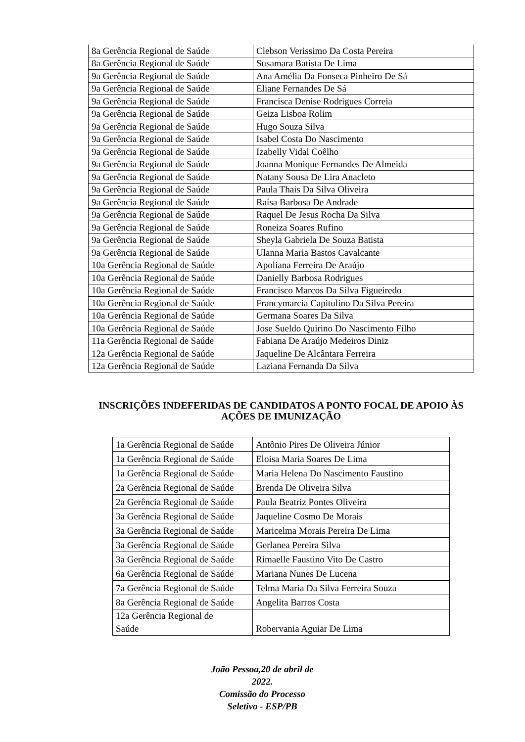| 8a Gerência Regional de Saúde | Clebson Verissimo Da Costa Pereira |
| 8a Gerência Regional de Saúde | Susamara Batista De Lima |
| 9a Gerência Regional de Saúde | Ana Amélia Da Fonseca Pinheiro De Sá |
| 9a Gerência Regional de Saúde | Eliane Fernandes De Sá |
| 9a Gerência Regional de Saúde | Francisca Denise Rodrigues Correia |
| 9a Gerência Regional de Saúde | Geiza Lisboa Rolim |
| 9a Gerência Regional de Saúde | Hugo Souza Silva |
| 9a Gerência Regional de Saúde | Isabel Costa Do Nascimento |
| 9a Gerência Regional de Saúde | Izabelly Vidal Coêlho |
| 9a Gerência Regional de Saúde | Joanna Monique Fernandes De Almeida |
| 9a Gerência Regional de Saúde | Natany Sousa De Lira Anacleto |
| 9a Gerência Regional de Saúde | Paula Thais Da Silva Oliveira |
| 9a Gerência Regional de Saúde | Raísa Barbosa De Andrade |
| 9a Gerência Regional de Saúde | Raquel De Jesus Rocha Da Silva |
| 9a Gerência Regional de Saúde | Roneiza Soares Rufino |
| 9a Gerência Regional de Saúde | Sheyla Gabriela De Souza Batista |
| 9a Gerência Regional de Saúde | Ulanna Maria Bastos Cavalcante |
| 10a Gerência Regional de Saúde | Apoliana Ferreira De Araújo |
| 10a Gerência Regional de Saúde | Danielly Barbosa Rodrigues |
| 10a Gerência Regional de Saúde | Francisco Marcos Da Silva Figueiredo |
| 10a Gerência Regional de Saúde | Francymarcia Capitulino Da Silva Pereira |
| 10a Gerência Regional de Saúde | Germana Soares Da Silva |
| 10a Gerência Regional de Saúde | Jose Sueldo Quirino Do Nascimento Filho |
| 11a Gerência Regional de Saúde | Fabiana De Araújo Medeiros Diniz |
| 12a Gerência Regional de Saúde | Jaqueline De Alcântara Ferreira |
| 12a Gerência Regional de Saúde | Laziana Fernanda Da Silva |
INSCRIÇÕES INDEFERIDAS DE CANDIDATOS A PONTO FOCAL DE APOIO ÀS AÇÕES DE IMUNIZAÇÃO
| 1a Gerência Regional de Saúde | Antônio Pires De Oliveira Júnior |
| 1a Gerência Regional de Saúde | Eloisa Maria Soares De Lima |
| 1a Gerência Regional de Saúde | Maria Helena Do Nascimento Faustino |
| 2a Gerência Regional de Saúde | Brenda De Oliveira Silva |
| 2a Gerência Regional de Saúde | Paula Beatriz Pontes Oliveira |
| 3a Gerência Regional de Saúde | Jaqueline Cosmo De Morais |
| 3a Gerência Regional de Saúde | Maricelma Morais Pereira De Lima |
| 3a Gerência Regional de Saúde | Gerlanea Pereira Silva |
| 3a Gerência Regional de Saúde | Rimaelle Faustino Vito De Castro |
| 6a Gerência Regional de Saúde | Mariana Nunes De Lucena |
| 7a Gerência Regional de Saúde | Telma Maria Da Silva Ferreira Souza |
| 8a Gerência Regional de Saúde | Angelita Barros Costa |
| 12a Gerência Regional de Saúde | Robervania Aguiar De Lima |
João Pessoa,20 de abril de
2022.
Comissão do Processo
Seletivo - ESP/PB